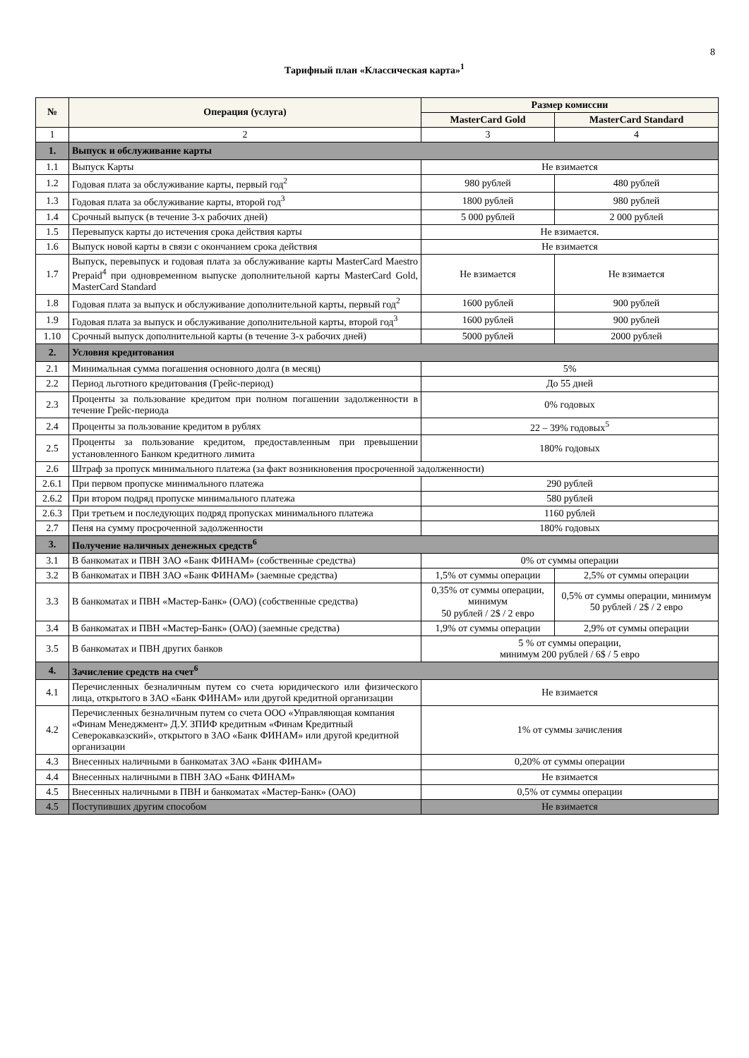8
Тарифный план «Классическая карта»<sup>1</sup>
| № | Операция (услуга) | Размер комиссии | |
| --- | --- | --- | --- |
| | | MasterCard Gold | MasterCard Standard |
| 1 | 2 | 3 | 4 |
| 1. | Выпуск и обслуживание карты | | |
| 1.1 | Выпуск Карты | Не взимается | |
| 1.2 | Годовая плата за обслуживание карты, первый год<sup>2</sup> | 980 рублей | 480 рублей |
| 1.3 | Годовая плата за обслуживание карты, второй год<sup>3</sup> | 1800 рублей | 980 рублей |
| 1.4 | Срочный выпуск (в течение 3-х рабочих дней) | 5 000 рублей | 2 000 рублей |
| 1.5 | Перевыпуск карты до истечения срока действия карты | Не взимается. | |
| 1.6 | Выпуск новой карты в связи с окончанием срока действия | Не взимается | |
| 1.7 | Выпуск, перевыпуск и годовая плата за обслуживание карты MasterCard Maestro Prepaid<sup>4</sup> при одновременном выпуске дополнительной карты MasterCard Gold, MasterCard Standard | Не взимается | Не взимается |
| 1.8 | Годовая плата за выпуск и обслуживание дополнительной карты, первый год<sup>2</sup> | 1600 рублей | 900 рублей |
| 1.9 | Годовая плата за выпуск и обслуживание дополнительной карты, второй год<sup>3</sup> | 1600 рублей | 900 рублей |
| 1.10 | Срочный выпуск дополнительной карты (в течение 3-х рабочих дней) | 5000 рублей | 2000 рублей |
| 2. | Условия кредитования | | |
| 2.1 | Минимальная сумма погашения основного долга (в месяц) | 5% | |
| 2.2 | Период льготного кредитования (Грейс-период) | До 55 дней | |
| 2.3 | Проценты за пользование кредитом при полном погашении задолженности в течение Грейс-периода | 0% годовых | |
| 2.4 | Проценты за пользование кредитом в рублях | 22 – 39% годовых<sup>5</sup> | |
| 2.5 | Проценты за пользование кредитом, предоставленным при превышении установленного Банком кредитного лимита | 180% годовых | |
| 2.6 | Штраф за пропуск минимального платежа (за факт возникновения просроченной задолженности) | | |
| 2.6.1 | При первом пропуске минимального платежа | 290 рублей | |
| 2.6.2 | При втором подряд пропуске минимального платежа | 580 рублей | |
| 2.6.3 | При третьем и последующих подряд пропусках минимального платежа | 1160 рублей | |
| 2.7 | Пеня на сумму просроченной задолженности | 180% годовых | |
| 3. | Получение наличных денежных средств<sup>6</sup> | | |
| 3.1 | В банкоматах и ПВН ЗАО «Банк ФИНАМ» (собственные средства) | 0% от суммы операции | |
| 3.2 | В банкоматах и ПВН ЗАО «Банк ФИНАМ» (заемные средства) | 1,5% от суммы операции | 2,5% от суммы операции |
| 3.3 | В банкоматах и ПВН «Мастер-Банк» (ОАО) (собственные средства) | 0,35% от суммы операции, минимум 50 рублей / 2$ / 2 евро | 0,5% от суммы операции, минимум 50 рублей / 2$ / 2 евро |
| 3.4 | В банкоматах и ПВН «Мастер-Банк» (ОАО) (заемные средства) | 1,9% от суммы операции | 2,9% от суммы операции |
| 3.5 | В банкоматах и ПВН других банков | 5 % от суммы операции, минимум 200 рублей / 6$ / 5 евро | |
| 4. | Зачисление средств на счет<sup>6</sup> | | |
| 4.1 | Перечисленных безналичным путем со счета юридического или физического лица, открытого в ЗАО «Банк ФИНАМ» или другой кредитной организации | Не взимается | |
| 4.2 | Перечисленных безналичным путем со счета ООО «Управляющая компания «Финам Менеджмент» Д.У. ЗПИФ кредитным «Финам Кредитный Северокавказский», открытого в ЗАО «Банк ФИНАМ» или другой кредитной организации | 1% от суммы зачисления | |
| 4.3 | Внесенных наличными в банкоматах ЗАО «Банк ФИНАМ» | 0,20% от суммы операции | |
| 4.4 | Внесенных наличными в ПВН ЗАО «Банк ФИНАМ» | Не взимается | |
| 4.5 | Внесенных наличными в ПВН и банкоматах «Мастер-Банк» (ОАО) | 0,5% от суммы операции | |
| 4.5 | Поступивших другим способом | Не взимается | |